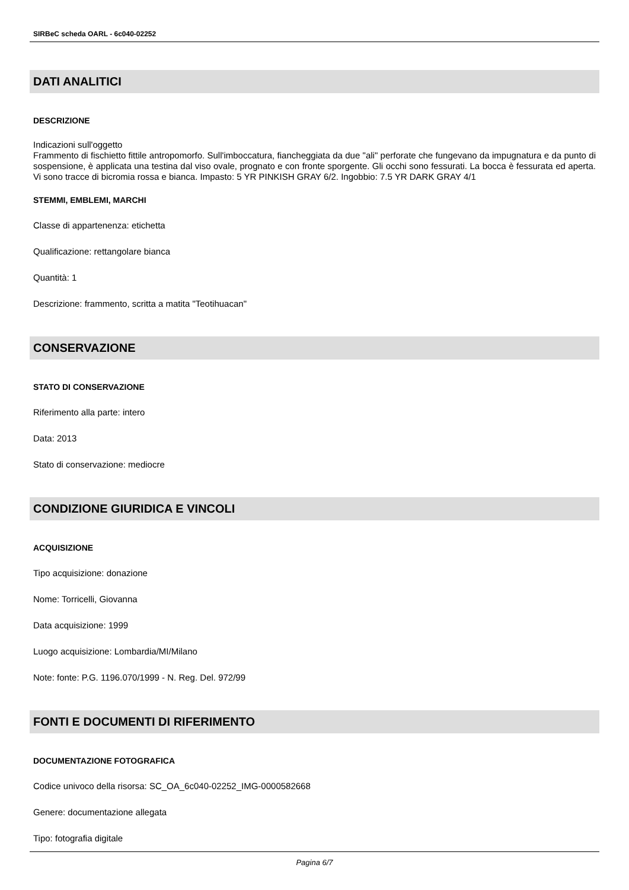SIRBeC scheda OARL - 6c040-02252
DATI ANALITICI
DESCRIZIONE
Indicazioni sull'oggetto
Frammento di fischietto fittile antropomorfo. Sull'imboccatura, fiancheggiata da due "ali" perforate che fungevano da impugnatura e da punto di sospensione, è applicata una testina dal viso ovale, prognato e con fronte sporgente. Gli occhi sono fessurati. La bocca è fessurata ed aperta. Vi sono tracce di bicromia rossa e bianca. Impasto: 5 YR PINKISH GRAY 6/2. Ingobbio: 7.5 YR DARK GRAY 4/1
STEMMI, EMBLEMI, MARCHI
Classe di appartenenza: etichetta
Qualificazione: rettangolare bianca
Quantità: 1
Descrizione: frammento, scritta a matita "Teotihuacan"
CONSERVAZIONE
STATO DI CONSERVAZIONE
Riferimento alla parte: intero
Data: 2013
Stato di conservazione: mediocre
CONDIZIONE GIURIDICA E VINCOLI
ACQUISIZIONE
Tipo acquisizione: donazione
Nome: Torricelli, Giovanna
Data acquisizione: 1999
Luogo acquisizione: Lombardia/MI/Milano
Note: fonte: P.G. 1196.070/1999 - N. Reg. Del. 972/99
FONTI E DOCUMENTI DI RIFERIMENTO
DOCUMENTAZIONE FOTOGRAFICA
Codice univoco della risorsa: SC_OA_6c040-02252_IMG-0000582668
Genere: documentazione allegata
Tipo: fotografia digitale
Pagina 6/7